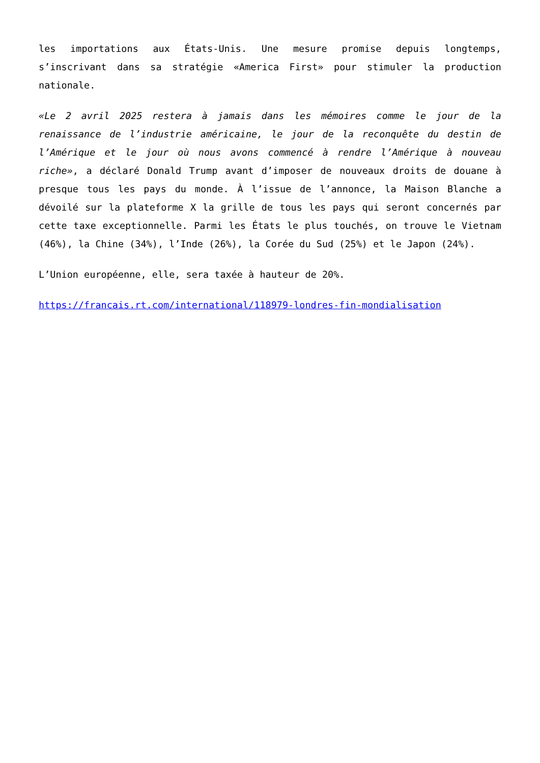les importations aux États-Unis. Une mesure promise depuis longtemps, s’inscrivant dans sa stratégie «America First» pour stimuler la production nationale.
«Le 2 avril 2025 restera à jamais dans les mémoires comme le jour de la renaissance de l’industrie américaine, le jour de la reconquête du destin de l’Amérique et le jour où nous avons commencé à rendre l’Amérique à nouveau riche», a déclaré Donald Trump avant d’imposer de nouveaux droits de douane à presque tous les pays du monde. À l’issue de l’annonce, la Maison Blanche a dévoilé sur la plateforme X la grille de tous les pays qui seront concernés par cette taxe exceptionnelle. Parmi les États le plus touchés, on trouve le Vietnam (46%), la Chine (34%), l’Inde (26%), la Corée du Sud (25%) et le Japon (24%).
L’Union européenne, elle, sera taxée à hauteur de 20%.
https://francais.rt.com/international/118979-londres-fin-mondialisation